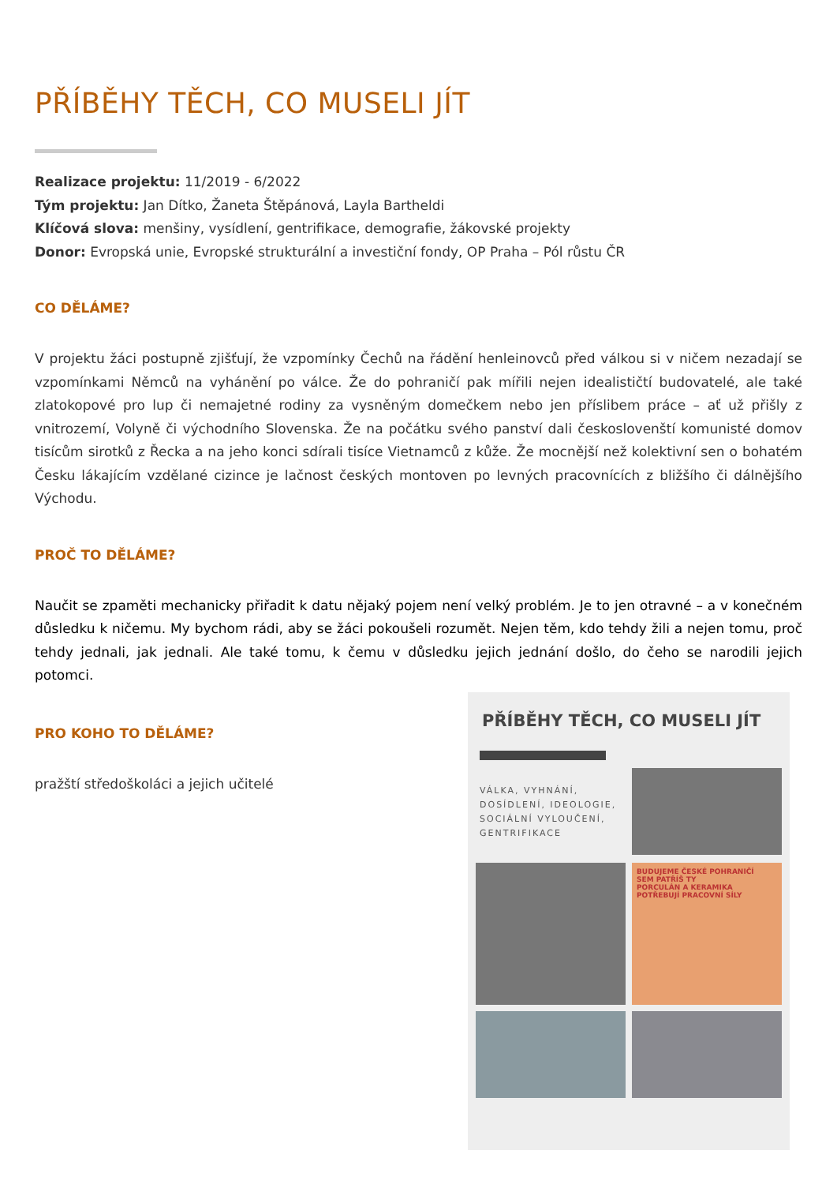PŘÍBĚHY TĚCH, CO MUSELI JÍT
Realizace projektu: 11/2019 - 6/2022
Tým projektu: Jan Dítko, Žaneta Štěpánová, Layla Bartheldi
Klíčová slova: menšiny, vysídlení, gentrifikace, demografie, žákovské projekty
Donor: Evropská unie, Evropské strukturální a investiční fondy, OP Praha – Pól růstu ČR
CO DĚLÁME?
V projektu žáci postupně zjišťují, že vzpomínky Čechů na řádění henleinovců před válkou si v ničem nezadají se vzpomínkami Němců na vyhánění po válce. Že do pohraničí pak mířili nejen idealističtí budovatelé, ale také zlatokopové pro lup či nemajetné rodiny za vysněným domečkem nebo jen příslibem práce – ať už přišly z vnitrozemí, Volyně či východního Slovenska. Že na počátku svého panství dali českoslovenští komunisté domov tisícům sirotků z Řecka a na jeho konci sdírali tisíce Vietnamců z kůže. Že mocnější než kolektivní sen o bohatém Česku lákajícím vzdělané cizince je lačnost českých montoven po levných pracovnících z bližšího či dálnějšího Východu.
PROČ TO DĚLÁME?
Naučit se zpaměti mechanicky přiřadit k datu nějaký pojem není velký problém. Je to jen otravné – a v konečném důsledku k ničemu. My bychom rádi, aby se žáci pokoušeli rozumět. Nejen těm, kdo tehdy žili a nejen tomu, proč tehdy jednali, jak jednali. Ale také tomu, k čemu v důsledku jejich jednání došlo, do čeho se narodili jejich potomci.
PRO KOHO TO DĚLÁME?
pražští středoškoláci a jejich učitelé
PŘÍBĚHY TĚCH, CO MUSELI JÍT
VÁLKA, VYHNÁNÍ,
DOSÍDLENÍ, IDEOLOGIE,
SOCIÁLNÍ VYLOUČENÍ,
GENTRIFIKACE
BUDUJEME ČESKÉ POHRANIČÍ
SEM PATŘÍŠ TY
PORCULÁN A KERAMIKA POTŘEBUJÍ PRACOVNÍ SÍLY